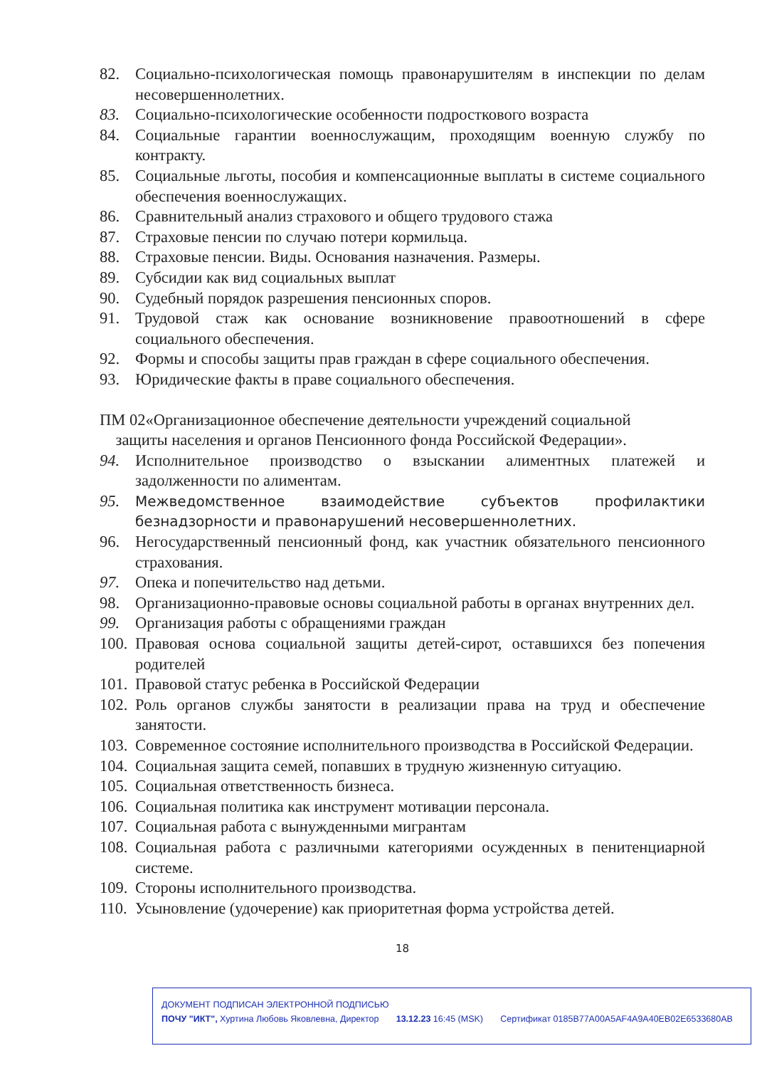82. Социально-психологическая помощь правонарушителям в инспекции по делам несовершеннолетних.
83. Социально-психологические особенности подросткового возраста
84. Социальные гарантии военнослужащим, проходящим военную службу по контракту.
85. Социальные льготы, пособия и компенсационные выплаты в системе социального обеспечения военнослужащих.
86. Сравнительный анализ страхового и общего трудового стажа
87. Страховые пенсии по случаю потери кормильца.
88. Страховые пенсии. Виды. Основания назначения. Размеры.
89. Субсидии как вид социальных выплат
90. Судебный порядок разрешения пенсионных споров.
91. Трудовой стаж как основание возникновение правоотношений в сфере социального обеспечения.
92. Формы и способы защиты прав граждан в сфере социального обеспечения.
93. Юридические факты в праве социального обеспечения.
ПМ 02«Организационное обеспечение деятельности учреждений социальной
защиты населения и органов Пенсионного фонда Российской Федерации».
94. Исполнительное производство о взыскании алиментных платежей и задолженности по алиментам.
95. Межведомственное взаимодействие субъектов профилактики безнадзорности и правонарушений несовершеннолетних.
96. Негосударственный пенсионный фонд, как участник обязательного пенсионного страхования.
97. Опека и попечительство над детьми.
98. Организационно-правовые основы социальной работы в органах внутренних дел.
99. Организация работы с обращениями граждан
100. Правовая основа социальной защиты детей-сирот, оставшихся без попечения родителей
101. Правовой статус ребенка в Российской Федерации
102. Роль органов службы занятости в реализации права на труд и обеспечение занятости.
103. Современное состояние исполнительного производства в Российской Федерации.
104. Социальная защита семей, попавших в трудную жизненную ситуацию.
105. Социальная ответственность бизнеса.
106. Социальная политика как инструмент мотивации персонала.
107. Социальная работа с вынужденными мигрантам
108. Социальная работа с различными категориями осужденных в пенитенциарной системе.
109. Стороны исполнительного производства.
110. Усыновление (удочерение) как приоритетная форма устройства детей.
18
ДОКУМЕНТ ПОДПИСАН ЭЛЕКТРОННОЙ ПОДПИСЬЮ
ПОЧУ "ИКТ", Хуртина Любовь Яковлевна, Директор 13.12.23 16:45 (MSK) Сертификат 0185B77A00A5AF4A9A40EB02E6533680AB